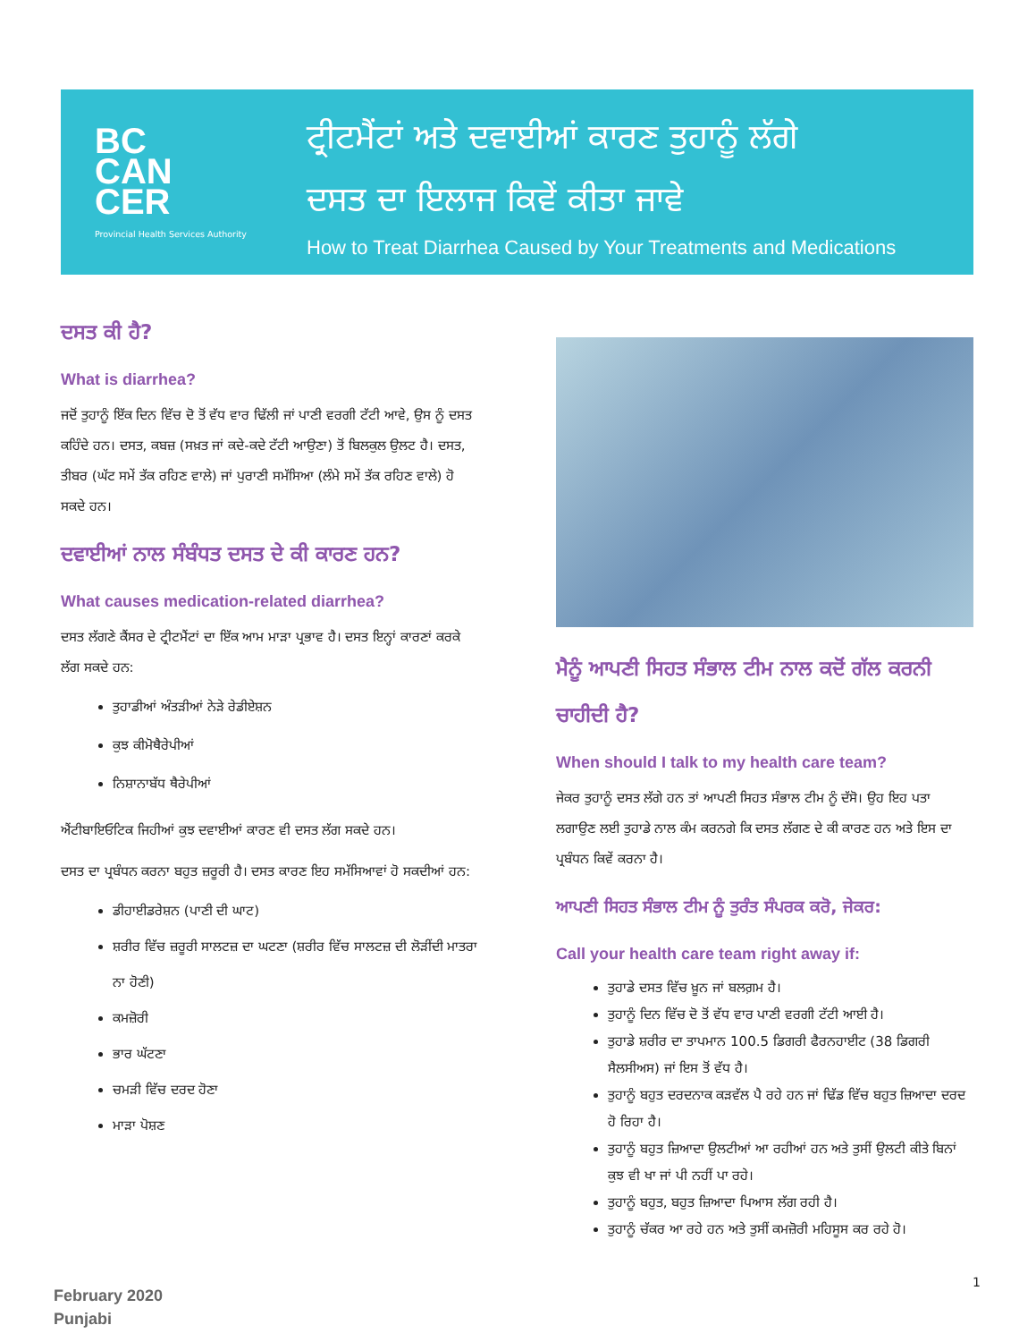BC
CAN
CER
Provincial Health Services Authority
ਟ੍ਰੀਟਮੈਂਟਾਂ ਅਤੇ ਦਵਾਈਆਂ ਕਾਰਣ ਤੁਹਾਨੂੰ ਲੱਗੇ
ਦਸਤ ਦਾ ਇਲਾਜ ਕਿਵੇਂ ਕੀਤਾ ਜਾਵੇ
How to Treat Diarrhea Caused by Your Treatments and Medications
ਦਸਤ ਕੀ ਹੈ?
What is diarrhea?
ਜਦੋਂ ਤੁਹਾਨੂੰ ਇੱਕ ਦਿਨ ਵਿੱਚ ਦੋ ਤੋਂ ਵੱਧ ਵਾਰ ਢਿੱਲੀ ਜਾਂ ਪਾਣੀ ਵਰਗੀ ਟੱਟੀ ਆਵੇ, ਉਸ ਨੂੰ ਦਸਤ ਕਹਿੰਦੇ ਹਨ। ਦਸਤ, ਕਬਜ਼ (ਸਖ਼ਤ ਜਾਂ ਕਦੇ-ਕਦੇ ਟੱਟੀ ਆਉਣਾ) ਤੋਂ ਬਿਲਕੁਲ ਉਲਟ ਹੈ। ਦਸਤ, ਤੀਬਰ (ਘੱਟ ਸਮੇਂ ਤੱਕ ਰਹਿਣ ਵਾਲੇ) ਜਾਂ ਪੁਰਾਣੀ ਸਮੱਸਿਆ (ਲੰਮੇ ਸਮੇਂ ਤੱਕ ਰਹਿਣ ਵਾਲੇ) ਹੋ ਸਕਦੇ ਹਨ।
ਦਵਾਈਆਂ ਨਾਲ ਸੰਬੰਧਤ ਦਸਤ ਦੇ ਕੀ ਕਾਰਣ ਹਨ?
What causes medication-related diarrhea?
ਦਸਤ ਲੱਗਣੇ ਕੈਂਸਰ ਦੇ ਟ੍ਰੀਟਮੈਂਟਾਂ ਦਾ ਇੱਕ ਆਮ ਮਾੜਾ ਪ੍ਰਭਾਵ ਹੈ। ਦਸਤ ਇਨ੍ਹਾਂ ਕਾਰਣਾਂ ਕਰਕੇ ਲੱਗ ਸਕਦੇ ਹਨ:
ਤੁਹਾਡੀਆਂ ਅੰਤੜੀਆਂ ਨੇੜੇ ਰੇਡੀਏਸ਼ਨ
ਕੁਝ ਕੀਮੋਥੈਰੇਪੀਆਂ
ਨਿਸ਼ਾਨਾਬੱਧ ਥੈਰੇਪੀਆਂ
ਐਂਟੀਬਾਇਓਟਿਕ ਜਿਹੀਆਂ ਕੁਝ ਦਵਾਈਆਂ ਕਾਰਣ ਵੀ ਦਸਤ ਲੱਗ ਸਕਦੇ ਹਨ।
ਦਸਤ ਦਾ ਪ੍ਰਬੰਧਨ ਕਰਨਾ ਬਹੁਤ ਜ਼ਰੂਰੀ ਹੈ। ਦਸਤ ਕਾਰਣ ਇਹ ਸਮੱਸਿਆਵਾਂ ਹੋ ਸਕਦੀਆਂ ਹਨ:
ਡੀਹਾਈਡਰੇਸ਼ਨ (ਪਾਣੀ ਦੀ ਘਾਟ)
ਸ਼ਰੀਰ ਵਿੱਚ ਜ਼ਰੂਰੀ ਸਾਲਟਜ਼ ਦਾ ਘਟਣਾ (ਸ਼ਰੀਰ ਵਿੱਚ ਸਾਲਟਜ਼ ਦੀ ਲੋੜੀਂਦੀ ਮਾਤਰਾ ਨਾ ਹੋਣੀ)
ਕਮਜ਼ੋਰੀ
ਭਾਰ ਘੱਟਣਾ
ਚਮੜੀ ਵਿੱਚ ਦਰਦ ਹੋਣਾ
ਮਾੜਾ ਪੋਸ਼ਣ
ਮੈਨੂੰ ਆਪਣੀ ਸਿਹਤ ਸੰਭਾਲ ਟੀਮ ਨਾਲ ਕਦੋਂ ਗੱਲ ਕਰਨੀ ਚਾਹੀਦੀ ਹੈ?
When should I talk to my health care team?
ਜੇਕਰ ਤੁਹਾਨੂੰ ਦਸਤ ਲੱਗੇ ਹਨ ਤਾਂ ਆਪਣੀ ਸਿਹਤ ਸੰਭਾਲ ਟੀਮ ਨੂੰ ਦੱਸੋ। ਉਹ ਇਹ ਪਤਾ ਲਗਾਉਣ ਲਈ ਤੁਹਾਡੇ ਨਾਲ ਕੰਮ ਕਰਨਗੇ ਕਿ ਦਸਤ ਲੱਗਣ ਦੇ ਕੀ ਕਾਰਣ ਹਨ ਅਤੇ ਇਸ ਦਾ ਪ੍ਰਬੰਧਨ ਕਿਵੇਂ ਕਰਨਾ ਹੈ।
ਆਪਣੀ ਸਿਹਤ ਸੰਭਾਲ ਟੀਮ ਨੂੰ ਤੁਰੰਤ ਸੰਪਰਕ ਕਰੋ, ਜੇਕਰ:
Call your health care team right away if:
ਤੁਹਾਡੇ ਦਸਤ ਵਿੱਚ ਖ਼ੂਨ ਜਾਂ ਬਲਗ਼ਮ ਹੈ।
ਤੁਹਾਨੂੰ ਦਿਨ ਵਿੱਚ ਦੋ ਤੋਂ ਵੱਧ ਵਾਰ ਪਾਣੀ ਵਰਗੀ ਟੱਟੀ ਆਈ ਹੈ।
ਤੁਹਾਡੇ ਸ਼ਰੀਰ ਦਾ ਤਾਪਮਾਨ 100.5 ਡਿਗਰੀ ਫੈਰਨਹਾਈਟ (38 ਡਿਗਰੀ ਸੈਲਸੀਅਸ) ਜਾਂ ਇਸ ਤੋਂ ਵੱਧ ਹੈ।
ਤੁਹਾਨੂੰ ਬਹੁਤ ਦਰਦਨਾਕ ਕੜਵੱਲ ਪੈ ਰਹੇ ਹਨ ਜਾਂ ਢਿੱਡ ਵਿੱਚ ਬਹੁਤ ਜ਼ਿਆਦਾ ਦਰਦ ਹੋ ਰਿਹਾ ਹੈ।
ਤੁਹਾਨੂੰ ਬਹੁਤ ਜ਼ਿਆਦਾ ਉਲਟੀਆਂ ਆ ਰਹੀਆਂ ਹਨ ਅਤੇ ਤੁਸੀਂ ਉਲਟੀ ਕੀਤੇ ਬਿਨਾਂ ਕੁਝ ਵੀ ਖਾ ਜਾਂ ਪੀ ਨਹੀਂ ਪਾ ਰਹੇ।
ਤੁਹਾਨੂੰ ਬਹੁਤ, ਬਹੁਤ ਜ਼ਿਆਦਾ ਪਿਆਸ ਲੱਗ ਰਹੀ ਹੈ।
ਤੁਹਾਨੂੰ ਚੱਕਰ ਆ ਰਹੇ ਹਨ ਅਤੇ ਤੁਸੀਂ ਕਮਜ਼ੋਰੀ ਮਹਿਸੂਸ ਕਰ ਰਹੇ ਹੋ।
February 2020
Punjabi
1